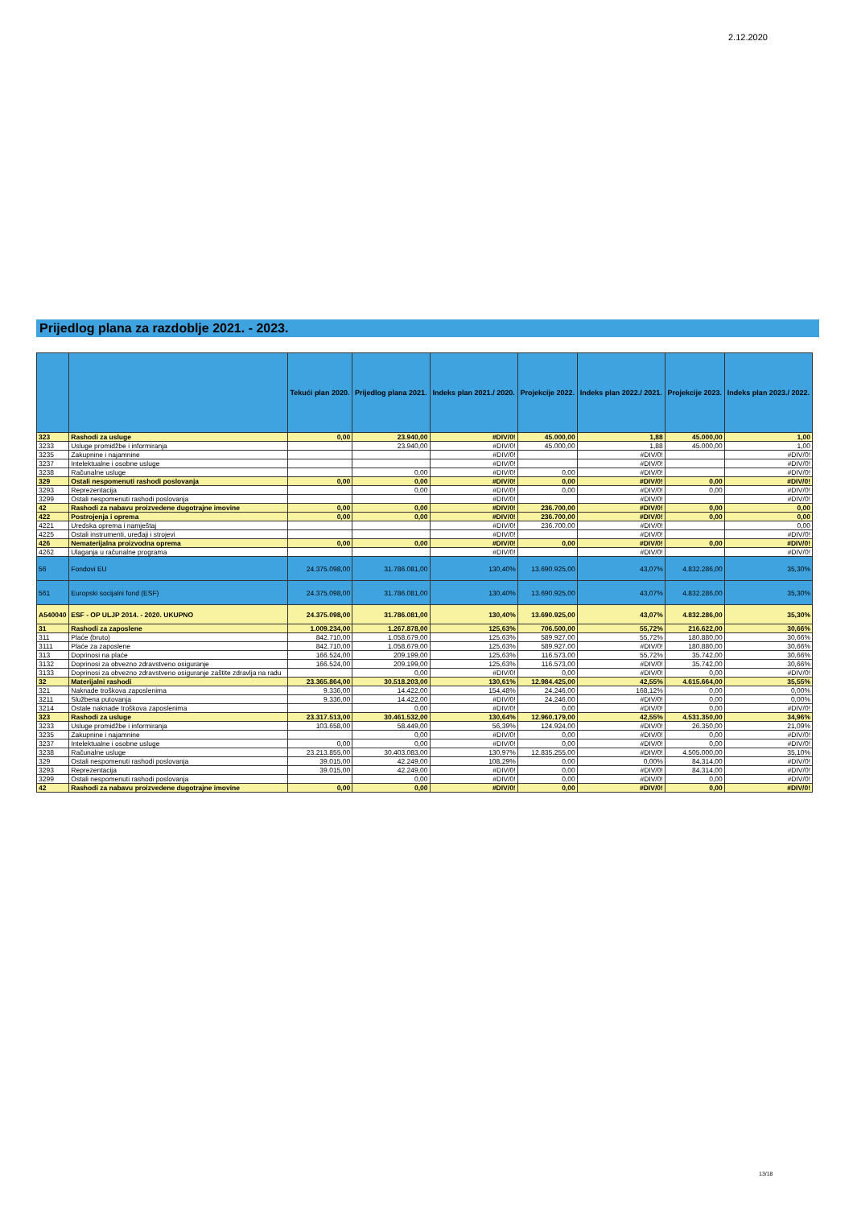2.12.2020
Prijedlog plana za razdoblje 2021. - 2023.
| | | Tekući plan 2020. | Prijedlog plana 2021. | Indeks plan 2021./ 2020. | Projekcije 2022. | Indeks plan 2022./ 2021. | Projekcije 2023. | Indeks plan 2023./ 2022. |
| --- | --- | --- | --- | --- | --- | --- | --- | --- |
| 323 | Rashodi za usluge | 0,00 | 23.940,00 | #DIV/0! | 45.000,00 | 1,88 | 45.000,00 | 1,00 |
| 3233 | Usluge promidžbe i informiranja | | 23.940,00 | #DIV/0! | 45.000,00 | 1,88 | 45.000,00 | 1,00 |
| 3235 | Zakupnine i najamnine | | | #DIV/0! | | #DIV/0! | | #DIV/0! |
| 3237 | Intelektualne i osobne usluge | | | #DIV/0! | | #DIV/0! | | #DIV/0! |
| 3238 | Računalne usluge | | 0,00 | #DIV/0! | 0,00 | #DIV/0! | | #DIV/0! |
| 329 | Ostali nespomenuti rashodi poslovanja | 0,00 | 0,00 | #DIV/0! | 0,00 | #DIV/0! | 0,00 | #DIV/0! |
| 3293 | Reprezentacija | | 0,00 | #DIV/0! | 0,00 | #DIV/0! | 0,00 | #DIV/0! |
| 3299 | Ostali nespomenuti rashodi poslovanja | | | #DIV/0! | | #DIV/0! | | #DIV/0! |
| 42 | Rashodi za nabavu proizvedene dugotrajne imovine | 0,00 | 0,00 | #DIV/0! | 236.700,00 | #DIV/0! | 0,00 | 0,00 |
| 422 | Postrojenja i oprema | 0,00 | 0,00 | #DIV/0! | 236.700,00 | #DIV/0! | 0,00 | 0,00 |
| 4221 | Uredska oprema i namještaj | | | #DIV/0! | 236.700,00 | #DIV/0! | | 0,00 |
| 4225 | Ostali instrumenti, uređaji i strojevi | | | #DIV/0! | | #DIV/0! | | #DIV/0! |
| 426 | Nematerijalna proizvodna oprema | 0,00 | 0,00 | #DIV/0! | 0,00 | #DIV/0! | 0,00 | #DIV/0! |
| 4262 | Ulaganja u računalne programa | | | #DIV/0! | | #DIV/0! | | #DIV/0! |
| 56 | Fondovi EU | 24.375.098,00 | 31.786.081,00 | 130,40% | 13.690.925,00 | 43,07% | 4.832.286,00 | 35,30% |
| 561 | Europski socijalni fond (ESF) | 24.375.098,00 | 31.786.081,00 | 130,40% | 13.690.925,00 | 43,07% | 4.832.286,00 | 35,30% |
| A540040 | ESF - OP ULJP 2014. - 2020. UKUPNO | 24.375.098,00 | 31.786.081,00 | 130,40% | 13.690.925,00 | 43,07% | 4.832.286,00 | 35,30% |
| 31 | Rashodi za zaposlene | 1.009.234,00 | 1.267.878,00 | 125,63% | 706.500,00 | 55,72% | 216.622,00 | 30,66% |
| 311 | Plaće (bruto) | 842.710,00 | 1.058.679,00 | 125,63% | 589.927,00 | 55,72% | 180.880,00 | 30,66% |
| 3111 | Plaće za zaposlene | 842.710,00 | 1.058.679,00 | 125,63% | 589.927,00 | #DIV/0! | 180.880,00 | 30,66% |
| 313 | Doprinosi na plaće | 166.524,00 | 209.199,00 | 125,63% | 116.573,00 | 55,72% | 35.742,00 | 30,66% |
| 3132 | Doprinosi za obvezno zdravstveno osiguranje | 166.524,00 | 209.199,00 | 125,63% | 116.573,00 | #DIV/0! | 35.742,00 | 30,66% |
| 3133 | Doprinosi za obvezno zdravstveno osiguranje zaštite zdravlja na radu | | 0,00 | #DIV/0! | 0,00 | #DIV/0! | 0,00 | #DIV/0! |
| 32 | Materijalni rashodi | 23.365.864,00 | 30.518.203,00 | 130,61% | 12.984.425,00 | 42,55% | 4.615.664,00 | 35,55% |
| 321 | Naknade troškova zaposlenima | 9.336,00 | 14.422,00 | 154,48% | 24.246,00 | 168,12% | 0,00 | 0,00% |
| 3211 | Službena putovanja | 9.336,00 | 14.422,00 | #DIV/0! | 24.246,00 | #DIV/0! | 0,00 | 0,00% |
| 3214 | Ostale naknade troškova zaposlenima | | 0,00 | #DIV/0! | 0,00 | #DIV/0! | 0,00 | #DIV/0! |
| 323 | Rashodi za usluge | 23.317.513,00 | 30.461.532,00 | 130,64% | 12.960.179,00 | 42,55% | 4.531.350,00 | 34,96% |
| 3233 | Usluge promidžbe i informiranja | 103.658,00 | 58.449,00 | 56,39% | 124.924,00 | #DIV/0! | 26.350,00 | 21,09% |
| 3235 | Zakupnine i najamnine | | 0,00 | #DIV/0! | 0,00 | #DIV/0! | 0,00 | #DIV/0! |
| 3237 | Intelektualne i osobne usluge | 0,00 | 0,00 | #DIV/0! | 0,00 | #DIV/0! | 0,00 | #DIV/0! |
| 3238 | Računalne usluge | 23.213.855,00 | 30.403.083,00 | 130,97% | 12.835.255,00 | #DIV/0! | 4.505.000,00 | 35,10% |
| 329 | Ostali nespomenuti rashodi poslovanja | 39.015,00 | 42.249,00 | 108,29% | 0,00 | 0,00% | 84.314,00 | #DIV/0! |
| 3293 | Reprezentacija | 39.015,00 | 42.249,00 | #DIV/0! | 0,00 | #DIV/0! | 84.314,00 | #DIV/0! |
| 3299 | Ostali nespomenuti rashodi poslovanja | | 0,00 | #DIV/0! | 0,00 | #DIV/0! | 0,00 | #DIV/0! |
| 42 | Rashodi za nabavu proizvedene dugotrajne imovine | 0,00 | 0,00 | #DIV/0! | 0,00 | #DIV/0! | 0,00 | #DIV/0! |
13/18